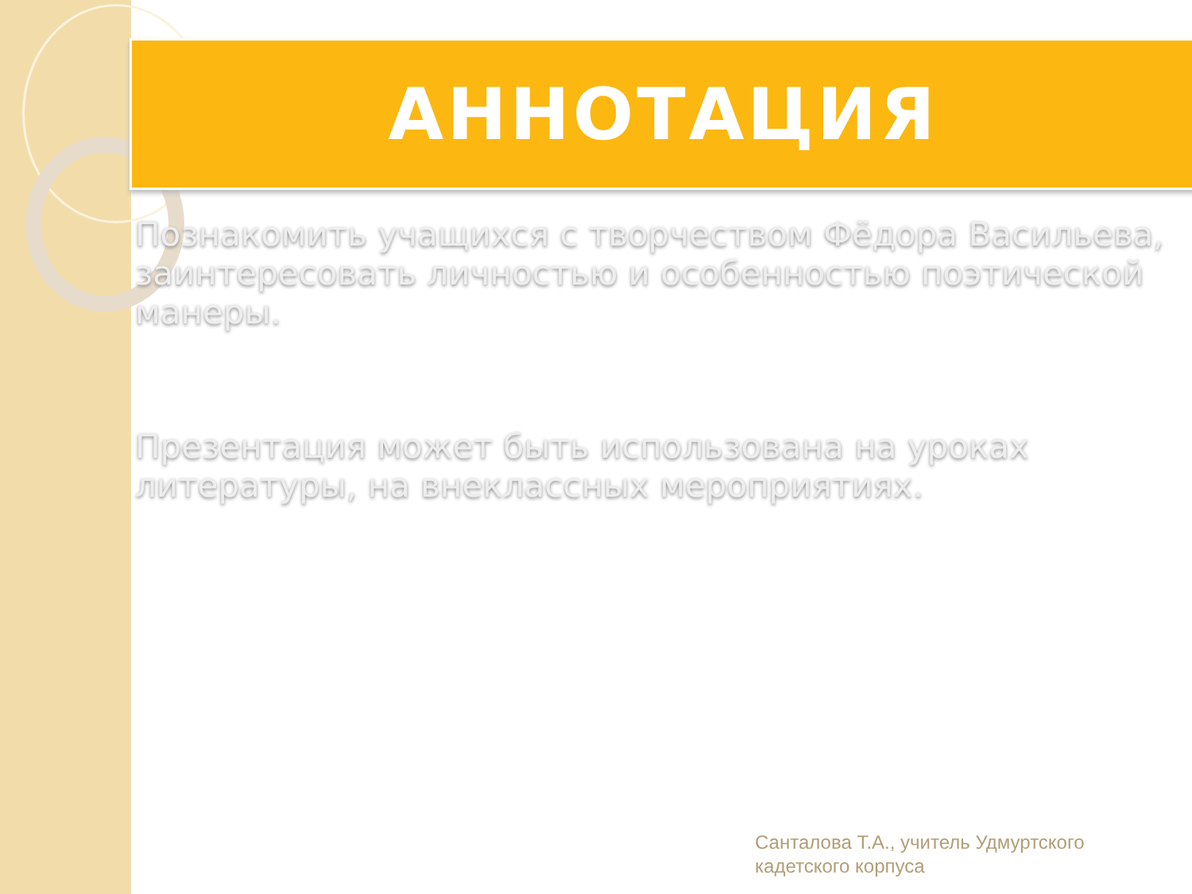АННОТАЦИЯ
Познакомить учащихся с творчеством Фёдора Васильева, заинтересовать личностью и особенностью поэтической манеры.
Презентация может быть использована на уроках литературы, на внеклассных мероприятиях.
Санталова Т.А., учитель Удмуртского
кадетского корпуса